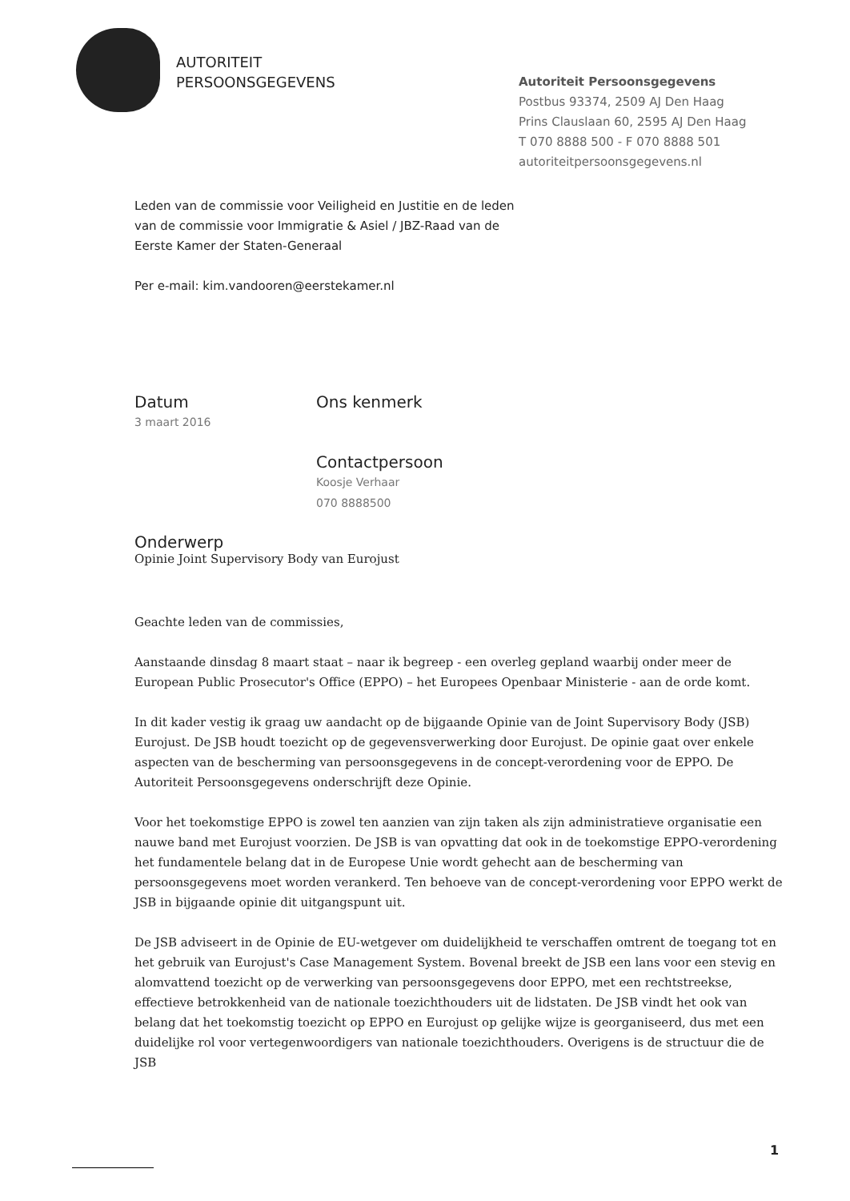AUTORITEIT
PERSOONSGEGEVENS
Autoriteit Persoonsgegevens
Postbus 93374, 2509 AJ Den Haag
Prins Clauslaan 60, 2595 AJ Den Haag
T 070 8888 500 - F 070 8888 501
autoriteitpersoonsgegevens.nl
Leden van de commissie voor Veiligheid en Justitie en de leden
van de commissie voor Immigratie & Asiel / JBZ-Raad van de
Eerste Kamer der Staten-Generaal
Per e-mail: kim.vandooren@eerstekamer.nl
Datum
3 maart 2016
Ons kenmerk
Contactpersoon
Koosje Verhaar
070 8888500
Onderwerp
Opinie Joint Supervisory Body van Eurojust
Geachte leden van de commissies,
Aanstaande dinsdag 8 maart staat – naar ik begreep - een overleg gepland waarbij onder meer de European Public Prosecutor's Office (EPPO) – het Europees Openbaar Ministerie - aan de orde komt.
In dit kader vestig ik graag uw aandacht op de bijgaande Opinie van de Joint Supervisory Body (JSB) Eurojust. De JSB houdt toezicht op de gegevensverwerking door Eurojust. De opinie gaat over enkele aspecten van de bescherming van persoonsgegevens in de concept-verordening voor de EPPO. De Autoriteit Persoonsgegevens onderschrijft deze Opinie.
Voor het toekomstige EPPO is zowel ten aanzien van zijn taken als zijn administratieve organisatie een nauwe band met Eurojust voorzien. De JSB is van opvatting dat ook in de toekomstige EPPO-verordening het fundamentele belang dat in de Europese Unie wordt gehecht aan de bescherming van persoonsgegevens moet worden verankerd. Ten behoeve van de concept-verordening voor EPPO werkt de JSB in bijgaande opinie dit uitgangspunt uit.
De JSB adviseert in de Opinie de EU-wetgever om duidelijkheid te verschaffen omtrent de toegang tot en het gebruik van Eurojust's Case Management System. Bovenal breekt de JSB een lans voor een stevig en alomvattend toezicht op de verwerking van persoonsgegevens door EPPO, met een rechtstreekse, effectieve betrokkenheid van de nationale toezichthouders uit de lidstaten. De JSB vindt het ook van belang dat het toekomstig toezicht op EPPO en Eurojust op gelijke wijze is georganiseerd, dus met een duidelijke rol voor vertegenwoordigers van nationale toezichthouders. Overigens is de structuur die de JSB
1